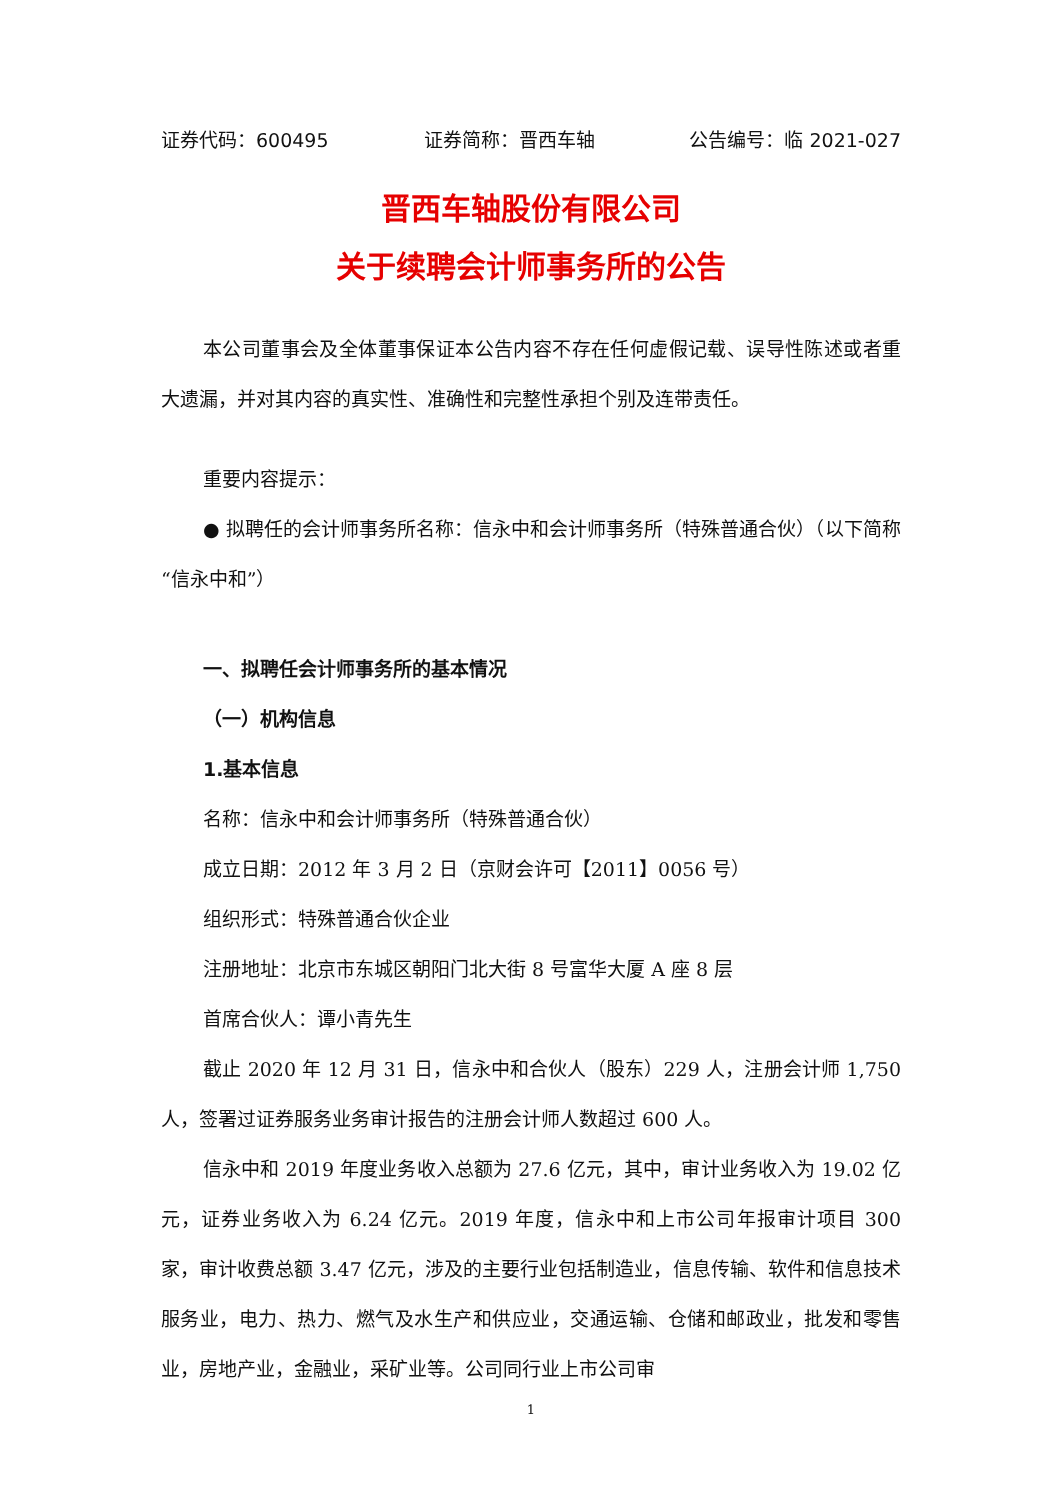证券代码：600495 证券简称：晋西车轴 公告编号：临 2021-027
晋西车轴股份有限公司
关于续聘会计师事务所的公告
本公司董事会及全体董事保证本公告内容不存在任何虚假记载、误导性陈述或者重大遗漏，并对其内容的真实性、准确性和完整性承担个别及连带责任。
重要内容提示：
● 拟聘任的会计师事务所名称：信永中和会计师事务所（特殊普通合伙）（以下简称“信永中和”）
一、拟聘任会计师事务所的基本情况
（一）机构信息
1.基本信息
名称：信永中和会计师事务所（特殊普通合伙）
成立日期：2012 年 3 月 2 日（京财会许可【2011】0056 号）
组织形式：特殊普通合伙企业
注册地址：北京市东城区朝阳门北大街 8 号富华大厦 A 座 8 层
首席合伙人：谭小青先生
截止 2020 年 12 月 31 日，信永中和合伙人（股东）229 人，注册会计师 1,750 人，签署过证券服务业务审计报告的注册会计师人数超过 600 人。
信永中和 2019 年度业务收入总额为 27.6 亿元，其中，审计业务收入为 19.02 亿元，证券业务收入为 6.24 亿元。2019 年度，信永中和上市公司年报审计项目 300 家，审计收费总额 3.47 亿元，涉及的主要行业包括制造业，信息传输、软件和信息技术服务业，电力、热力、燃气及水生产和供应业，交通运输、仓储和邮政业，批发和零售业，房地产业，金融业，采矿业等。公司同行业上市公司审
1